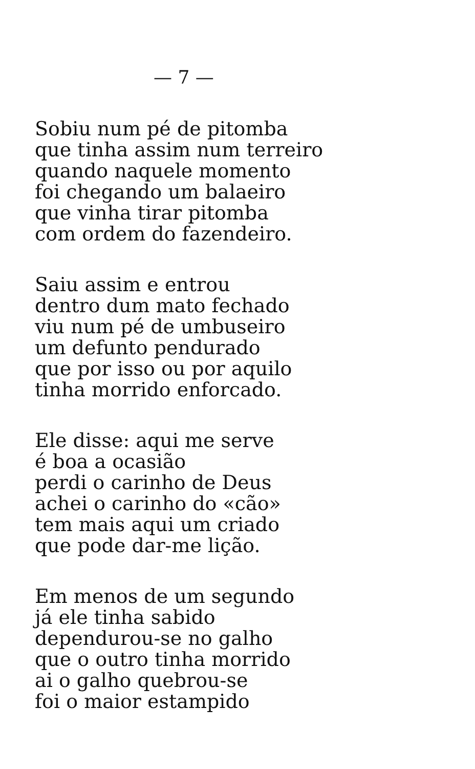— 7 —
Sobiu num pé de pitomba
que tinha assim num terreiro
quando naquele momento
foi chegando um balaeiro
que vinha tirar pitomba
com ordem do fazendeiro.
Saiu assim e entrou
dentro dum mato fechado
viu num pé de umbuseiro
um defunto pendurado
que por isso ou por aquilo
tinha morrido enforcado.
Ele disse: aqui me serve
é boa a ocasião
perdi o carinho de Deus
achei o carinho do «cão»
tem mais aqui um criado
que pode dar-me lição.
Em menos de um segundo
já ele tinha sabido
dependurou-se no galho
que o outro tinha morrido
ai o galho quebrou-se
foi o maior estampido